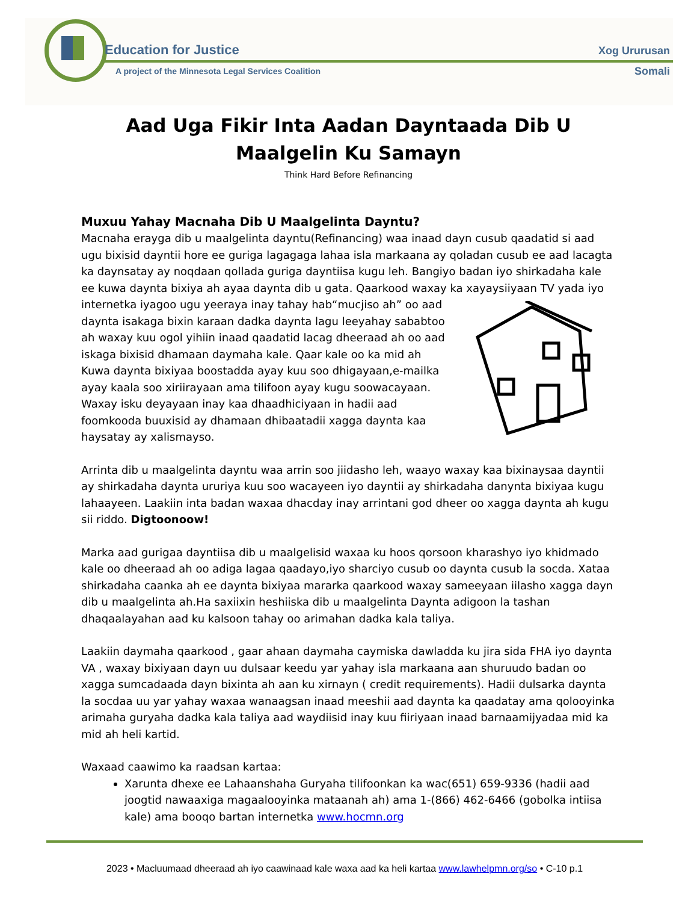Education for Justice
A project of the Minnesota Legal Services Coalition
Xog Ururusan
Somali
Aad Uga Fikir Inta Aadan Dayntaada Dib U
Maalgelin Ku Samayn
Think Hard Before Refinancing
Muxuu Yahay Macnaha Dib U Maalgelinta Dayntu?
Macnaha erayga dib u maalgelinta dayntu(Refinancing) waa inaad dayn cusub qaadatid si aad ugu bixisid dayntii hore ee guriga lagagaga lahaa isla markaana ay qoladan cusub ee aad lacagta ka daynsatay ay noqdaan qollada guriga dayntiisa kugu leh. Bangiyo badan iyo shirkadaha kale ee kuwa daynta bixiya ah ayaa daynta dib u gata. Qaarkood waxay ka xayaysiiyaan TV yada iyo internetka iyagoo ugu yeeraya inay tahay hab“mucjiso ah” oo aad daynta isakaga bixin karaan dadka daynta lagu leeyahay sababtoo ah waxay kuu ogol yihiin inaad qaadatid lacag dheeraad ah oo aad iskaga bixisid dhamaan daymaha kale. Qaar kale oo ka mid ah Kuwa daynta bixiyaa boostadda ayay kuu soo dhigayaan,e-mailka ayay kaala soo xiriirayaan ama tilifoon ayay kugu soowacayaan. Waxay isku deyayaan inay kaa dhaadhiciyaan in hadii aad foomkooda buuxisid ay dhamaan dhibaatadii xagga daynta kaa haysatay ay xalismayso.
Arrinta dib u maalgelinta dayntu waa arrin soo jiidasho leh, waayo waxay kaa bixinaysaa dayntii ay shirkadaha daynta ururiya kuu soo wacayeen iyo dayntii ay shirkadaha danynta bixiyaa kugu lahaayeen. Laakiin inta badan waxaa dhacday inay arrintani god dheer oo xagga daynta ah kugu sii riddo. Digtoonoow!
Marka aad gurigaa dayntiisa dib u maalgelisid waxaa ku hoos qorsoon kharashyo iyo khidmado kale oo dheeraad ah oo adiga lagaa qaadayo,iyo sharciyo cusub oo daynta cusub la socda. Xataa shirkadaha caanka ah ee daynta bixiyaa mararka qaarkood waxay sameeyaan iilasho xagga dayn dib u maalgelinta ah.Ha saxiixin heshiiska dib u maalgelinta Daynta adigoon la tashan dhaqaalayahan aad ku kalsoon tahay oo arimahan dadka kala taliya.
Laakiin daymaha qaarkood , gaar ahaan daymaha caymiska dawladda ku jira sida FHA iyo daynta VA , waxay bixiyaan dayn uu dulsaar keedu yar yahay isla markaana aan shuruudo badan oo xagga sumcadaada dayn bixinta ah aan ku xirnayn ( credit requirements). Hadii dulsarka daynta la socdaa uu yar yahay waxaa wanaagsan inaad meeshii aad daynta ka qaadatay ama qolooyinka arimaha guryaha dadka kala taliya aad waydiisid inay kuu fiiriyaan inaad barnaamijyadaa mid ka mid ah heli kartid.
Waxaad caawimo ka raadsan kartaa:
Xarunta dhexe ee Lahaanshaha Guryaha tilifoonkan ka wac(651) 659-9336 (hadii aad joogtid nawaaxiga magaalooyinka mataanah ah) ama 1-(866) 462-6466 (gobolka intiisa kale) ama booqo bartan internetka www.hocmn.org
2023 • Macluumaad dheeraad ah iyo caawinaad kale waxa aad ka heli kartaa www.lawhelpmn.org/so • C-10 p.1